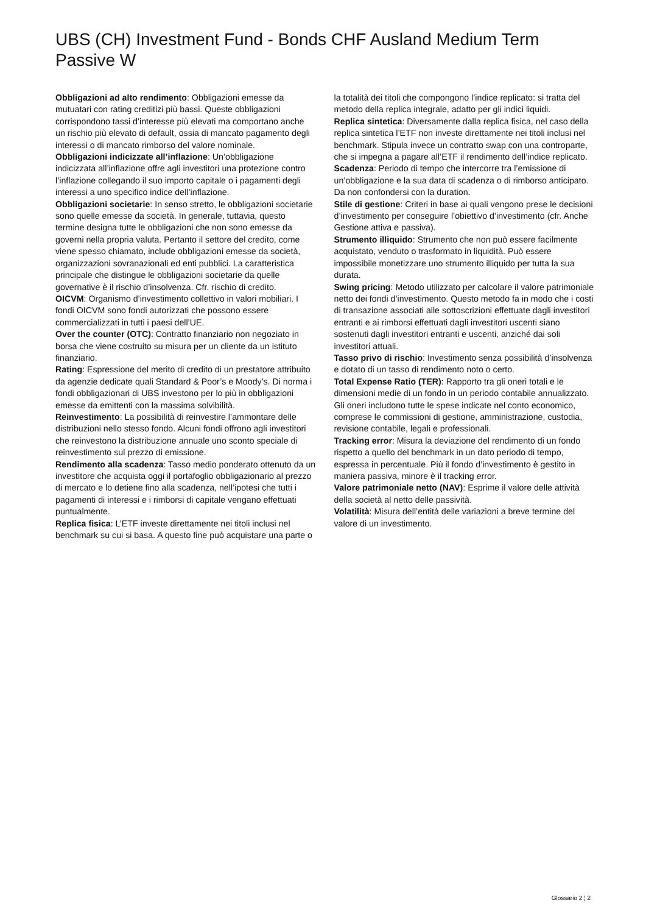UBS (CH) Investment Fund - Bonds CHF Ausland Medium Term Passive W
Obbligazioni ad alto rendimento: Obbligazioni emesse da mutuatari con rating creditizi più bassi. Queste obbligazioni corrispondono tassi d’interesse più elevati ma comportano anche un rischio più elevato di default, ossia di mancato pagamento degli interessi o di mancato rimborso del valore nominale.
Obbligazioni indicizzate all’inflazione: Un’obbligazione indicizzata all’inflazione offre agli investitori una protezione contro l’inflazione collegando il suo importo capitale o i pagamenti degli interessi a uno specifico indice dell’inflazione.
Obbligazioni societarie: In senso stretto, le obbligazioni societarie sono quelle emesse da società. In generale, tuttavia, questo termine designa tutte le obbligazioni che non sono emesse da governi nella propria valuta. Pertanto il settore del credito, come viene spesso chiamato, include obbligazioni emesse da società, organizzazioni sovranazionali ed enti pubblici. La caratteristica principale che distingue le obbligazioni societarie da quelle governative è il rischio d’insolvenza. Cfr. rischio di credito.
OICVM: Organismo d’investimento collettivo in valori mobiliari. I fondi OICVM sono fondi autorizzati che possono essere commercializzati in tutti i paesi dell’UE.
Over the counter (OTC): Contratto finanziario non negoziato in borsa che viene costruito su misura per un cliente da un istituto finanziario.
Rating: Espressione del merito di credito di un prestatore attribuito da agenzie dedicate quali Standard & Poor’s e Moody’s. Di norma i fondi obbligazionari di UBS investono per lo più in obbligazioni emesse da emittenti con la massima solvibilità.
Reinvestimento: La possibilità di reinvestire l’ammontare delle distribuzioni nello stesso fondo. Alcuni fondi offrono agli investitori che reinvestono la distribuzione annuale uno sconto speciale di reinvestimento sul prezzo di emissione.
Rendimento alla scadenza: Tasso medio ponderato ottenuto da un investitore che acquista oggi il portafoglio obbligazionario al prezzo di mercato e lo detiene fino alla scadenza, nell’ipotesi che tutti i pagamenti di interessi e i rimborsi di capitale vengano effettuati puntualmente.
Replica fisica: L’ETF investe direttamente nei titoli inclusi nel benchmark su cui si basa. A questo fine può acquistare una parte o la totalità dei titoli che compongono l’indice replicato: si tratta del metodo della replica integrale, adatto per gli indici liquidi.
Replica sintetica: Diversamente dalla replica fisica, nel caso della replica sintetica l’ETF non investe direttamente nei titoli inclusi nel benchmark. Stipula invece un contratto swap con una controparte, che si impegna a pagare all’ETF il rendimento dell’indice replicato.
Scadenza: Periodo di tempo che intercorre tra l’emissione di un’obbligazione e la sua data di scadenza o di rimborso anticipato. Da non confondersi con la duration.
Stile di gestione: Criteri in base ai quali vengono prese le decisioni d’investimento per conseguire l’obiettivo d’investimento (cfr. Anche Gestione attiva e passiva).
Strumento illiquido: Strumento che non può essere facilmente acquistato, venduto o trasformato in liquidità. Può essere impossibile monetizzare uno strumento illiquido per tutta la sua durata.
Swing pricing: Metodo utilizzato per calcolare il valore patrimoniale netto dei fondi d’investimento. Questo metodo fa in modo che i costi di transazione associati alle sottoscrizioni effettuate dagli investitori entranti e ai rimborsi effettuati dagli investitori uscenti siano sostenuti dagli investitori entranti e uscenti, anziché dai soli investitori attuali.
Tasso privo di rischio: Investimento senza possibilità d’insolvenza e dotato di un tasso di rendimento noto o certo.
Total Expense Ratio (TER): Rapporto tra gli oneri totali e le dimensioni medie di un fondo in un periodo contabile annualizzato. Gli oneri includono tutte le spese indicate nel conto economico, comprese le commissioni di gestione, amministrazione, custodia, revisione contabile, legali e professionali.
Tracking error: Misura la deviazione del rendimento di un fondo rispetto a quello del benchmark in un dato periodo di tempo, espressa in percentuale. Più il fondo d’investimento è gestito in maniera passiva, minore è il tracking error.
Valore patrimoniale netto (NAV): Esprime il valore delle attività della società al netto delle passività.
Volatilità: Misura dell’entità delle variazioni a breve termine del valore di un investimento.
Glossario 2 ¦ 2